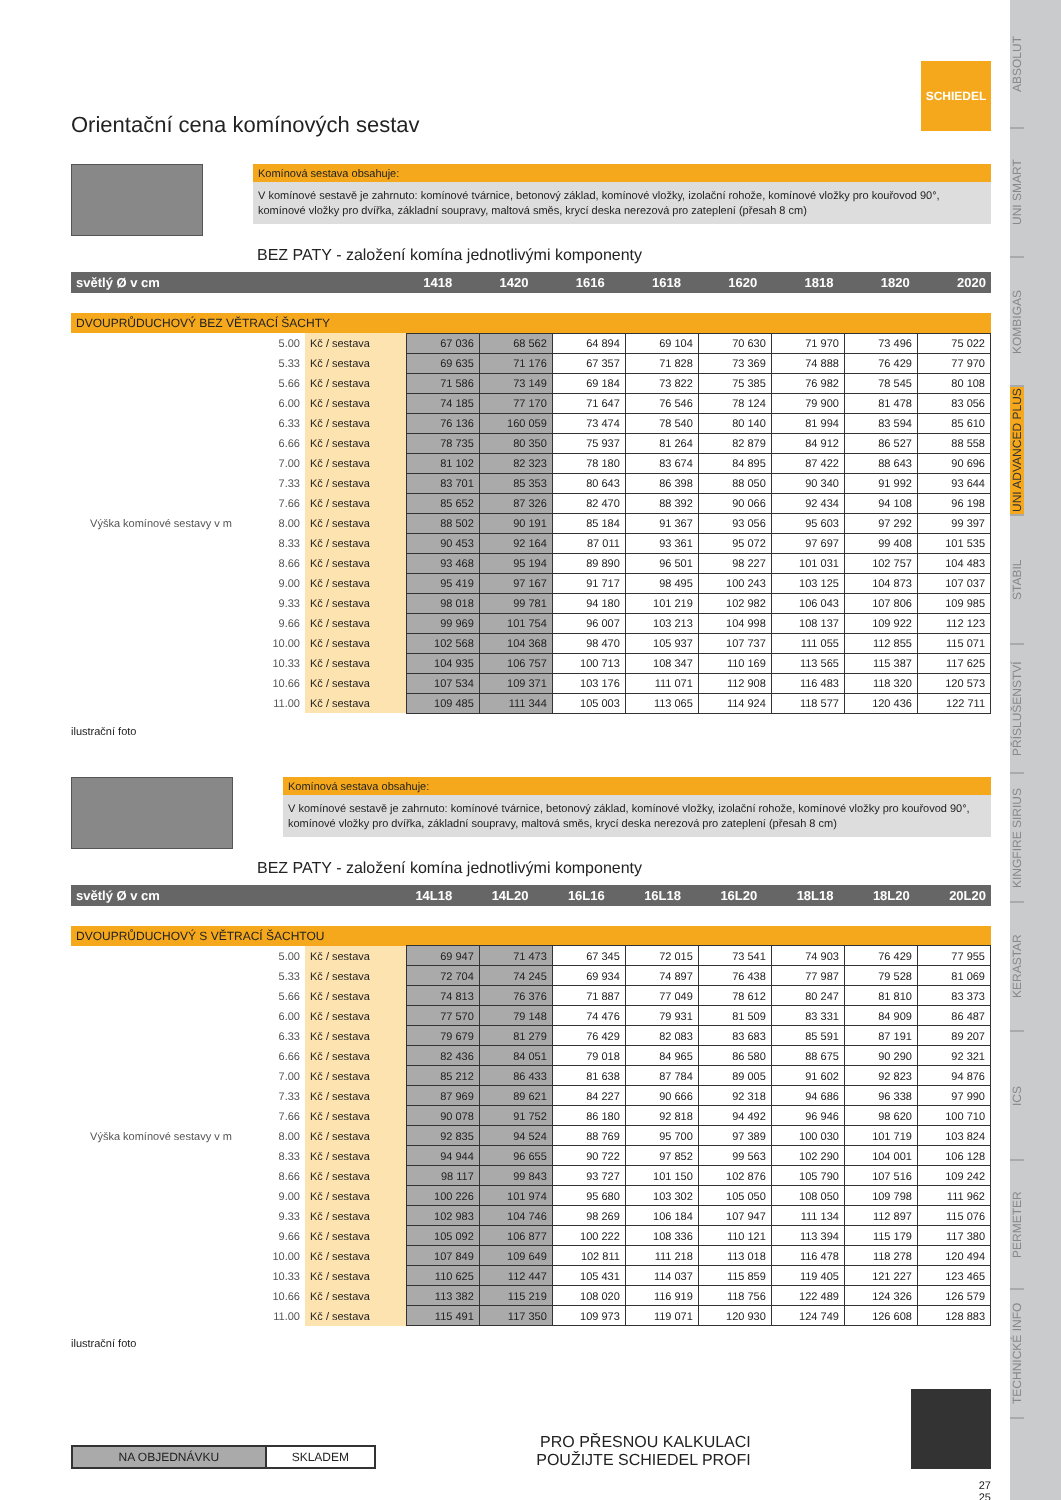ABSOLUT
UNI SMART
KOMBIGAS
UNI ADVANCED PLUS
STABIL
PŘÍSLUŠENSTVÍ
KINGFIRE SIRIUS
KERASTAR
ICS
PERMETER
TECHNICKÉ INFO
SCHIEDEL
Orientační cena komínových sestav
Komínová sestava obsahuje:
V komínové sestavě je zahrnuto: komínové tvárnice, betonový základ, komínové vložky, izolační rohože, komínové vložky pro kouřovod 90°, komínové vložky pro dvířka, základní soupravy, maltová směs, krycí deska nerezová pro zateplení (přesah 8 cm)
BEZ PATY - založení komína jednotlivými komponenty
| světlý Ø v cm | 1418 | 1420 | 1616 | 1618 | 1620 | 1818 | 1820 | 2020 |
DVOUPRŮDUCHOVÝ BEZ VĚTRACÍ ŠACHTY
| Výška komínové sestavy v m | | | | | | | | | | |
| | 5.00 | Kč / sestava | 67 036 | 68 562 | 64 894 | 69 104 | 70 630 | 71 970 | 73 496 | 75 022 |
| | 5.33 | Kč / sestava | 69 635 | 71 176 | 67 357 | 71 828 | 73 369 | 74 888 | 76 429 | 77 970 |
| | 5.66 | Kč / sestava | 71 586 | 73 149 | 69 184 | 73 822 | 75 385 | 76 982 | 78 545 | 80 108 |
| | 6.00 | Kč / sestava | 74 185 | 77 170 | 71 647 | 76 546 | 78 124 | 79 900 | 81 478 | 83 056 |
| | 6.33 | Kč / sestava | 76 136 | 160 059 | 73 474 | 78 540 | 80 140 | 81 994 | 83 594 | 85 610 |
| | 6.66 | Kč / sestava | 78 735 | 80 350 | 75 937 | 81 264 | 82 879 | 84 912 | 86 527 | 88 558 |
| | 7.00 | Kč / sestava | 81 102 | 82 323 | 78 180 | 83 674 | 84 895 | 87 422 | 88 643 | 90 696 |
| | 7.33 | Kč / sestava | 83 701 | 85 353 | 80 643 | 86 398 | 88 050 | 90 340 | 91 992 | 93 644 |
| | 7.66 | Kč / sestava | 85 652 | 87 326 | 82 470 | 88 392 | 90 066 | 92 434 | 94 108 | 96 198 |
| | 8.00 | Kč / sestava | 88 502 | 90 191 | 85 184 | 91 367 | 93 056 | 95 603 | 97 292 | 99 397 |
| | 8.33 | Kč / sestava | 90 453 | 92 164 | 87 011 | 93 361 | 95 072 | 97 697 | 99 408 | 101 535 |
| | 8.66 | Kč / sestava | 93 468 | 95 194 | 89 890 | 96 501 | 98 227 | 101 031 | 102 757 | 104 483 |
| | 9.00 | Kč / sestava | 95 419 | 97 167 | 91 717 | 98 495 | 100 243 | 103 125 | 104 873 | 107 037 |
| | 9.33 | Kč / sestava | 98 018 | 99 781 | 94 180 | 101 219 | 102 982 | 106 043 | 107 806 | 109 985 |
| | 9.66 | Kč / sestava | 99 969 | 101 754 | 96 007 | 103 213 | 104 998 | 108 137 | 109 922 | 112 123 |
| | 10.00 | Kč / sestava | 102 568 | 104 368 | 98 470 | 105 937 | 107 737 | 111 055 | 112 855 | 115 071 |
| | 10.33 | Kč / sestava | 104 935 | 106 757 | 100 713 | 108 347 | 110 169 | 113 565 | 115 387 | 117 625 |
| | 10.66 | Kč / sestava | 107 534 | 109 371 | 103 176 | 111 071 | 112 908 | 116 483 | 118 320 | 120 573 |
| | 11.00 | Kč / sestava | 109 485 | 111 344 | 105 003 | 113 065 | 114 924 | 118 577 | 120 436 | 122 711 |
ilustrační foto
Komínová sestava obsahuje:
V komínové sestavě je zahrnuto: komínové tvárnice, betonový základ, komínové vložky, izolační rohože, komínové vložky pro kouřovod 90°, komínové vložky pro dvířka, základní soupravy, maltová směs, krycí deska nerezová pro zateplení (přesah 8 cm)
BEZ PATY - založení komína jednotlivými komponenty
| světlý Ø v cm | 14L18 | 14L20 | 16L16 | 16L18 | 16L20 | 18L18 | 18L20 | 20L20 |
DVOUPRŮDUCHOVÝ S VĚTRACÍ ŠACHTOU
| Výška komínové sestavy v m | | | | | | | | | | |
| | 5.00 | Kč / sestava | 69 947 | 71 473 | 67 345 | 72 015 | 73 541 | 74 903 | 76 429 | 77 955 |
| | 5.33 | Kč / sestava | 72 704 | 74 245 | 69 934 | 74 897 | 76 438 | 77 987 | 79 528 | 81 069 |
| | 5.66 | Kč / sestava | 74 813 | 76 376 | 71 887 | 77 049 | 78 612 | 80 247 | 81 810 | 83 373 |
| | 6.00 | Kč / sestava | 77 570 | 79 148 | 74 476 | 79 931 | 81 509 | 83 331 | 84 909 | 86 487 |
| | 6.33 | Kč / sestava | 79 679 | 81 279 | 76 429 | 82 083 | 83 683 | 85 591 | 87 191 | 89 207 |
| | 6.66 | Kč / sestava | 82 436 | 84 051 | 79 018 | 84 965 | 86 580 | 88 675 | 90 290 | 92 321 |
| | 7.00 | Kč / sestava | 85 212 | 86 433 | 81 638 | 87 784 | 89 005 | 91 602 | 92 823 | 94 876 |
| | 7.33 | Kč / sestava | 87 969 | 89 621 | 84 227 | 90 666 | 92 318 | 94 686 | 96 338 | 97 990 |
| | 7.66 | Kč / sestava | 90 078 | 91 752 | 86 180 | 92 818 | 94 492 | 96 946 | 98 620 | 100 710 |
| | 8.00 | Kč / sestava | 92 835 | 94 524 | 88 769 | 95 700 | 97 389 | 100 030 | 101 719 | 103 824 |
| | 8.33 | Kč / sestava | 94 944 | 96 655 | 90 722 | 97 852 | 99 563 | 102 290 | 104 001 | 106 128 |
| | 8.66 | Kč / sestava | 98 117 | 99 843 | 93 727 | 101 150 | 102 876 | 105 790 | 107 516 | 109 242 |
| | 9.00 | Kč / sestava | 100 226 | 101 974 | 95 680 | 103 302 | 105 050 | 108 050 | 109 798 | 111 962 |
| | 9.33 | Kč / sestava | 102 983 | 104 746 | 98 269 | 106 184 | 107 947 | 111 134 | 112 897 | 115 076 |
| | 9.66 | Kč / sestava | 105 092 | 106 877 | 100 222 | 108 336 | 110 121 | 113 394 | 115 179 | 117 380 |
| | 10.00 | Kč / sestava | 107 849 | 109 649 | 102 811 | 111 218 | 113 018 | 116 478 | 118 278 | 120 494 |
| | 10.33 | Kč / sestava | 110 625 | 112 447 | 105 431 | 114 037 | 115 859 | 119 405 | 121 227 | 123 465 |
| | 10.66 | Kč / sestava | 113 382 | 115 219 | 108 020 | 116 919 | 118 756 | 122 489 | 124 326 | 126 579 |
| | 11.00 | Kč / sestava | 115 491 | 117 350 | 109 973 | 119 071 | 120 930 | 124 749 | 126 608 | 128 883 |
ilustrační foto
| NA OBJEDNÁVKU | SKLADEM |
PRO PŘESNOU KALKULACI
POUŽIJTE SCHIEDEL PROFI
27
25